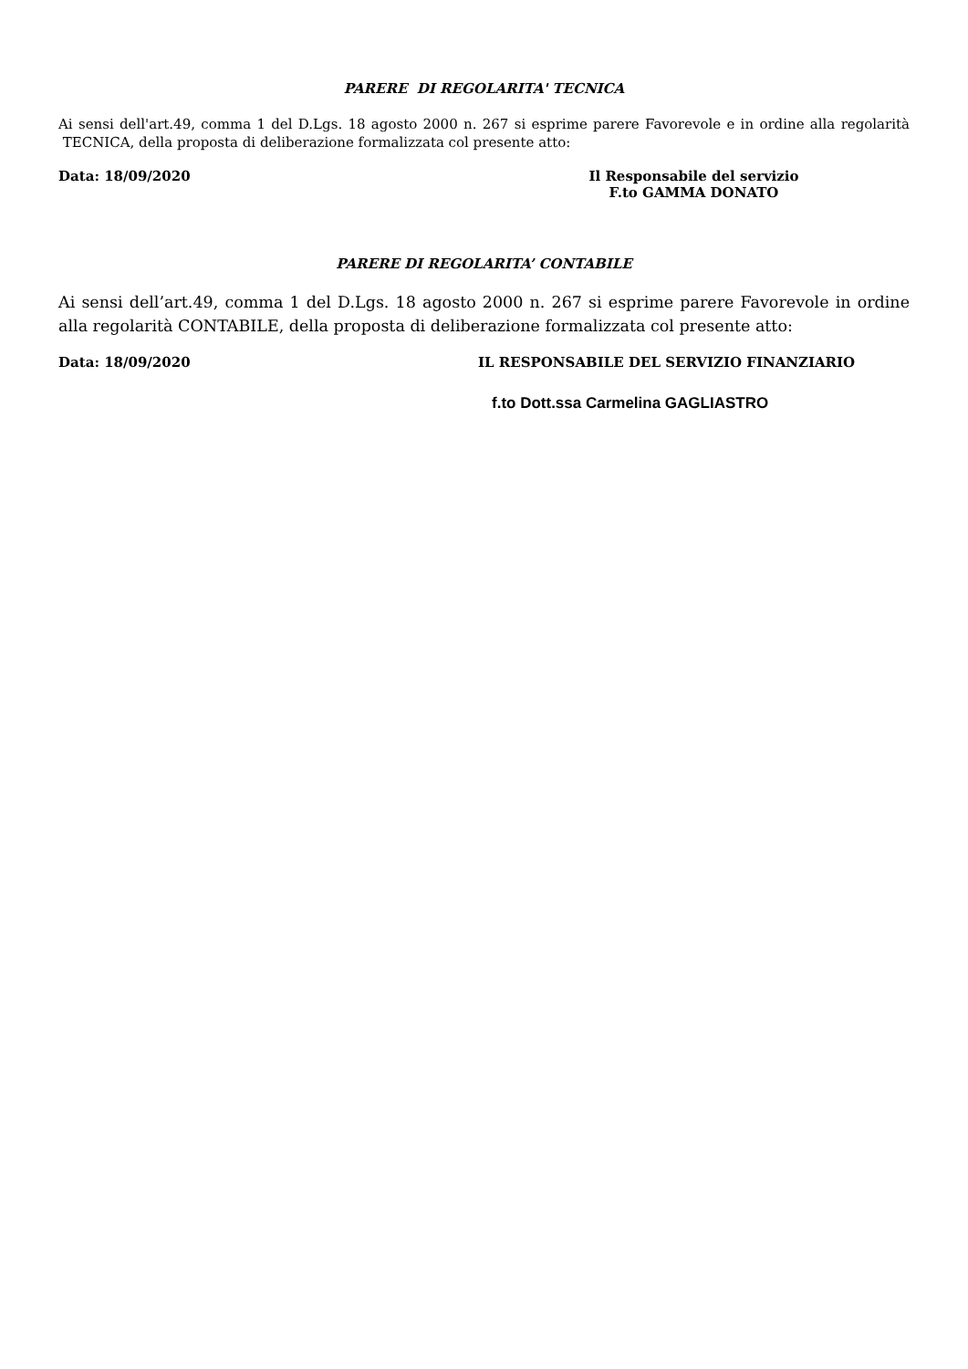PARERE DI REGOLARITA' TECNICA
Ai sensi dell'art.49, comma 1 del D.Lgs. 18 agosto 2000 n. 267 si esprime parere Favorevole e in ordine alla regolarità TECNICA, della proposta di deliberazione formalizzata col presente atto:
Data: 18/09/2020 Il Responsabile del servizio
F.to GAMMA DONATO
PARERE DI REGOLARITA’ CONTABILE
Ai sensi dell’art.49, comma 1 del D.Lgs. 18 agosto 2000 n. 267 si esprime parere Favorevole in ordine alla regolarità CONTABILE, della proposta di deliberazione formalizzata col presente atto:
Data: 18/09/2020 IL RESPONSABILE DEL SERVIZIO FINANZIARIO
f.to Dott.ssa Carmelina GAGLIASTRO